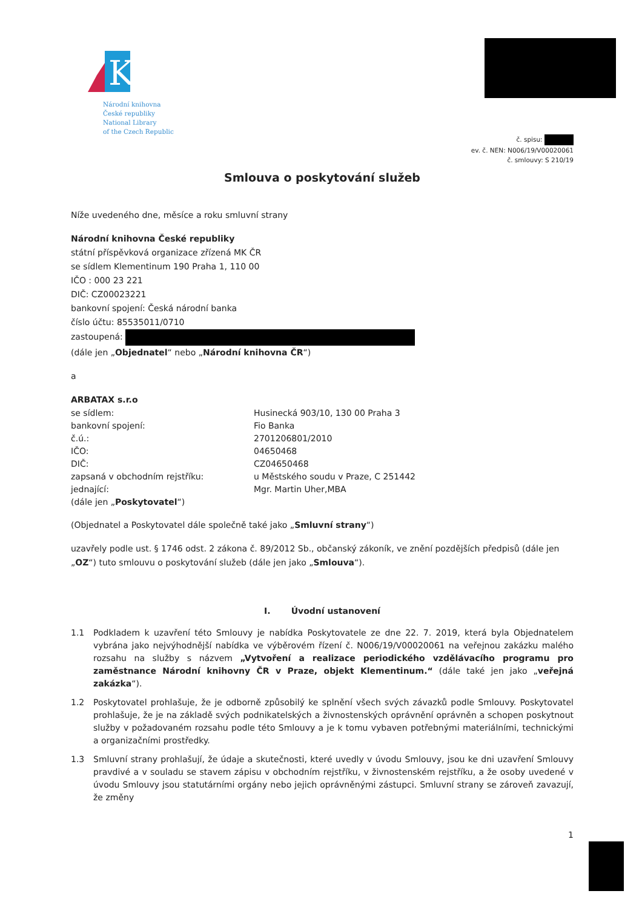K
Národní knihovna
České republiky
National Library
of the Czech Republic
č. spisu:
ev. č. NEN: N006/19/V00020061
č. smlouvy: S 210/19
Smlouva o poskytování služeb
Níže uvedeného dne, měsíce a roku smluvní strany
Národní knihovna České republiky
státní příspěvková organizace zřízená MK ČR
se sídlem Klementinum 190 Praha 1, 110 00
IČO : 000 23 221
DIČ: CZ00023221
bankovní spojení: Česká národní banka
číslo účtu: 85535011/0710
zastoupená:
(dále jen „Objednatel“ nebo „Národní knihovna ČR“)
a
ARBATAX s.r.o
se sídlem:
Husinecká 903/10, 130 00 Praha 3
bankovní spojení:
Fio Banka
č.ú.:
2701206801/2010
IČO:
04650468
DIČ:
CZ04650468
zapsaná v obchodním rejstříku:
u Městského soudu v Praze, C 251442
jednající:
Mgr. Martin Uher,MBA
(dále jen „Poskytovatel“)
(Objednatel a Poskytovatel dále společně také jako „Smluvní strany“)
uzavřely podle ust. § 1746 odst. 2 zákona č. 89/2012 Sb., občanský zákoník, ve znění pozdějších předpisů (dále jen „OZ“) tuto smlouvu o poskytování služeb (dále jen jako „Smlouva“).
I. Úvodní ustanovení
1.1 Podkladem k uzavření této Smlouvy je nabídka Poskytovatele ze dne 22. 7. 2019, která byla Objednatelem vybrána jako nejvýhodnější nabídka ve výběrovém řízení č. N006/19/V00020061 na veřejnou zakázku malého rozsahu na služby s názvem „Vytvoření a realizace periodického vzdělávacího programu pro zaměstnance Národní knihovny ČR v Praze, objekt Klementinum.“ (dále také jen jako „veřejná zakázka“).
1.2 Poskytovatel prohlašuje, že je odborně způsobilý ke splnění všech svých závazků podle Smlouvy. Poskytovatel prohlašuje, že je na základě svých podnikatelských a živnostenských oprávnění oprávněn a schopen poskytnout služby v požadovaném rozsahu podle této Smlouvy a je k tomu vybaven potřebnými materiálními, technickými a organizačními prostředky.
1.3 Smluvní strany prohlašují, že údaje a skutečnosti, které uvedly v úvodu Smlouvy, jsou ke dni uzavření Smlouvy pravdivé a v souladu se stavem zápisu v obchodním rejstříku, v živnostenském rejstříku, a že osoby uvedené v úvodu Smlouvy jsou statutárními orgány nebo jejich oprávněnými zástupci. Smluvní strany se zároveň zavazují, že změny
1